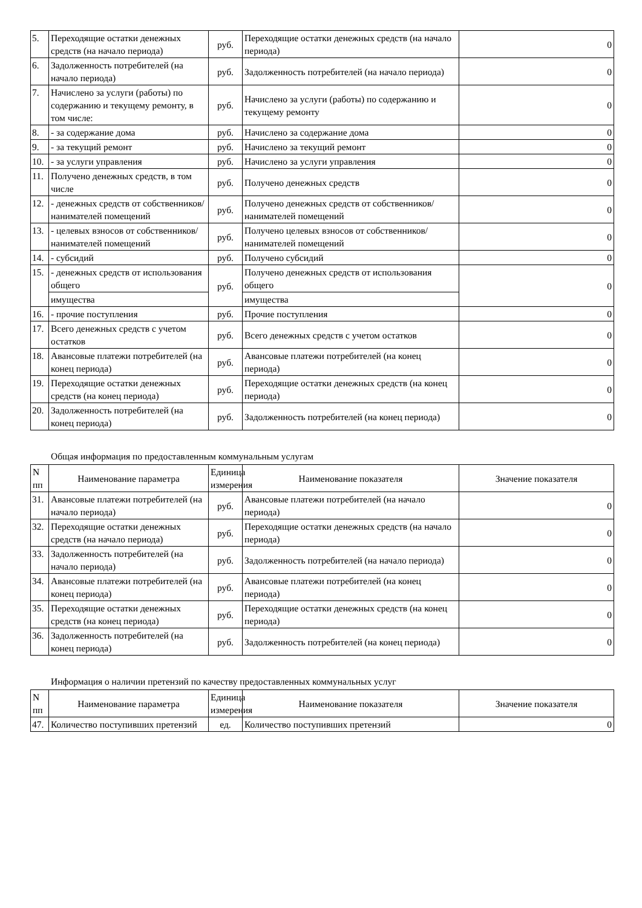| 5. | Переходящие остатки денежных средств (на начало периода) | руб. | Переходящие остатки денежных средств (на начало периода) | 0 |
| 6. | Задолженность потребителей (на начало периода) | руб. | Задолженность потребителей (на начало периода) | 0 |
| 7. | Начислено за услуги (работы) по содержанию и текущему ремонту, в том числе: | руб. | Начислено за услуги (работы) по содержанию и текущему ремонту | 0 |
| 8. | - за содержание дома | руб. | Начислено за содержание дома | 0 |
| 9. | - за текущий ремонт | руб. | Начислено за текущий ремонт | 0 |
| 10. | - за услуги управления | руб. | Начислено за услуги управления | 0 |
| 11. | Получено денежных средств, в том числе | руб. | Получено денежных средств | 0 |
| 12. | - денежных средств от собственников/ нанимателей помещений | руб. | Получено денежных средств от собственников/нанимателей помещений | 0 |
| 13. | - целевых взносов от собственников/ нанимателей помещений | руб. | Получено целевых взносов от собственников/нанимателей помещений | 0 |
| 14. | - субсидий | руб. | Получено субсидий | 0 |
| 15. | - денежных средств от использования общего | руб. | Получено денежных средств от использования общего | 0 |
| | имущества | | имущества | |
| 16. | - прочие поступления | руб. | Прочие поступления | 0 |
| 17. | Всего денежных средств с учетом остатков | руб. | Всего денежных средств с учетом остатков | 0 |
| 18. | Авансовые платежи потребителей (на конец периода) | руб. | Авансовые платежи потребителей (на конец периода) | 0 |
| 19. | Переходящие остатки денежных средств (на конец периода) | руб. | Переходящие остатки денежных средств (на конец периода) | 0 |
| 20. | Задолженность потребителей (на конец периода) | руб. | Задолженность потребителей (на конец периода) | 0 |
Общая информация по предоставленным коммунальным услугам
| N пп | Наименование параметра | Единица измерения | Наименование показателя | Значение показателя |
| --- | --- | --- | --- | --- |
| 31. | Авансовые платежи потребителей (на начало периода) | руб. | Авансовые платежи потребителей (на начало периода) | 0 |
| 32. | Переходящие остатки денежных средств (на начало периода) | руб. | Переходящие остатки денежных средств (на начало периода) | 0 |
| 33. | Задолженность потребителей (на начало периода) | руб. | Задолженность потребителей (на начало периода) | 0 |
| 34. | Авансовые платежи потребителей (на конец периода) | руб. | Авансовые платежи потребителей (на конец периода) | 0 |
| 35. | Переходящие остатки денежных средств (на конец периода) | руб. | Переходящие остатки денежных средств (на конец периода) | 0 |
| 36. | Задолженность потребителей (на конец периода) | руб. | Задолженность потребителей (на конец периода) | 0 |
Информация о наличии претензий по качеству предоставленных коммунальных услуг
| N пп | Наименование параметра | Единица измерения | Наименование показателя | Значение показателя |
| --- | --- | --- | --- | --- |
| 47. | Количество поступивших претензий | ед. | Количество поступивших претензий | 0 |